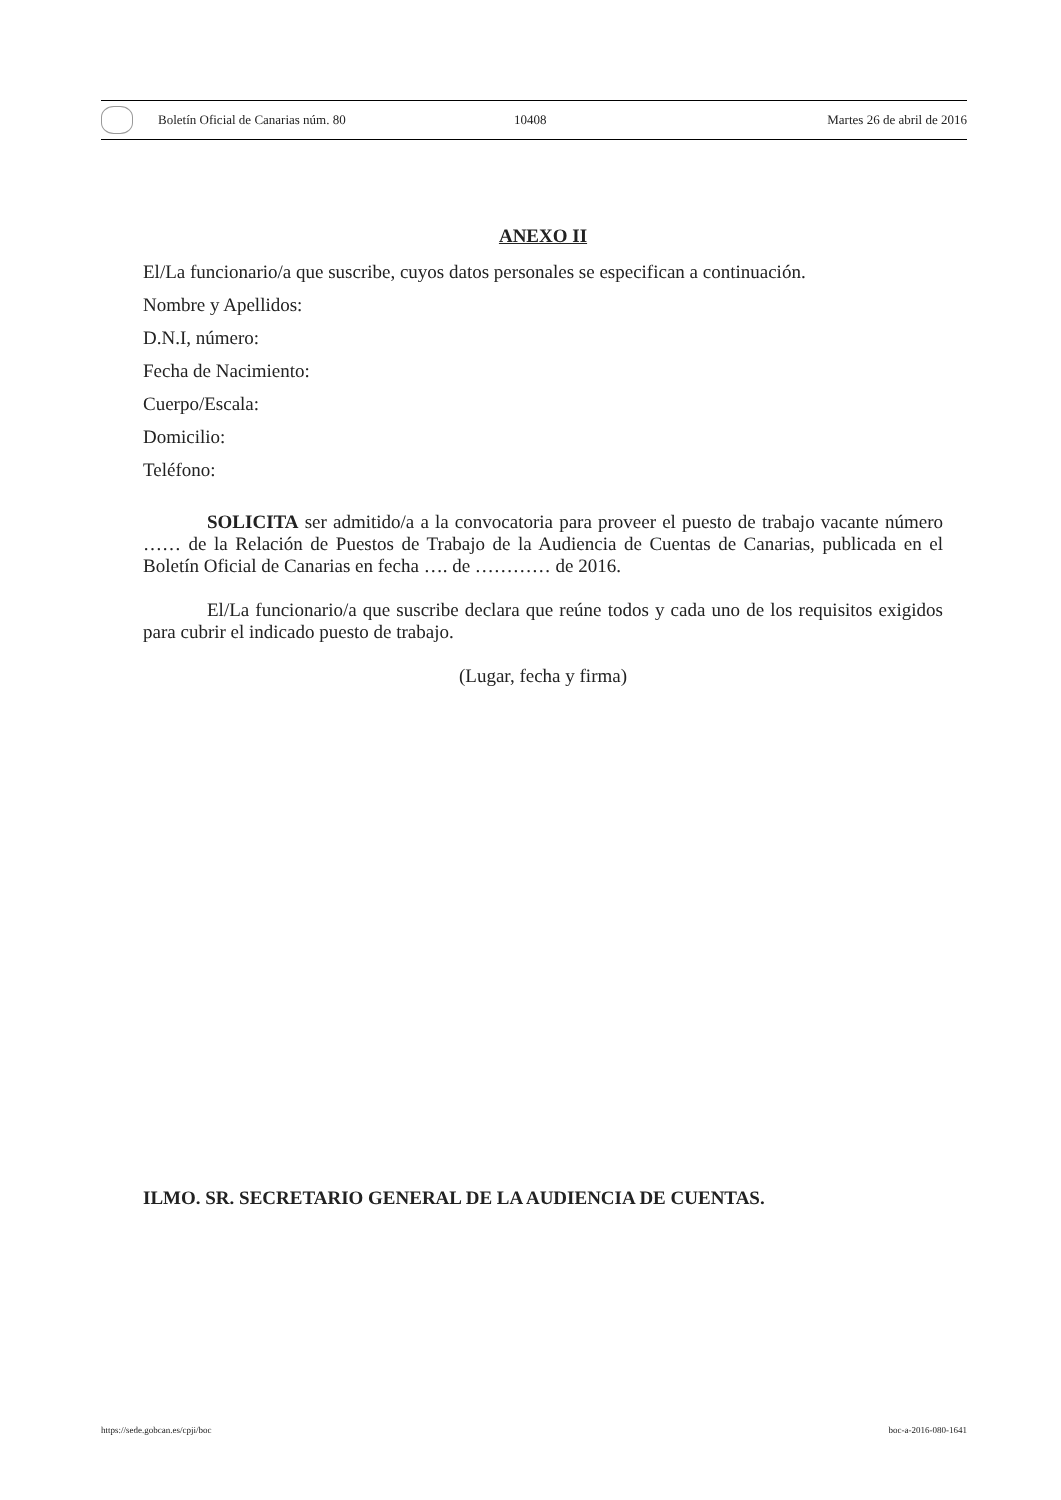Boletín Oficial de Canarias núm. 80 10408 Martes 26 de abril de 2016
ANEXO II
El/La funcionario/a que suscribe, cuyos datos personales se especifican a continuación.
Nombre y Apellidos:
D.N.I, número:
Fecha de Nacimiento:
Cuerpo/Escala:
Domicilio:
Teléfono:
SOLICITA ser admitido/a a la convocatoria para proveer el puesto de trabajo vacante número …… de la Relación de Puestos de Trabajo de la Audiencia de Cuentas de Canarias, publicada en el Boletín Oficial de Canarias en fecha …. de ………… de 2016.
El/La funcionario/a que suscribe declara que reúne todos y cada uno de los requisitos exigidos para cubrir el indicado puesto de trabajo.
(Lugar, fecha y firma)
ILMO. SR. SECRETARIO GENERAL DE LA AUDIENCIA DE CUENTAS.
https://sede.gobcan.es/cpji/boc boc-a-2016-080-1641